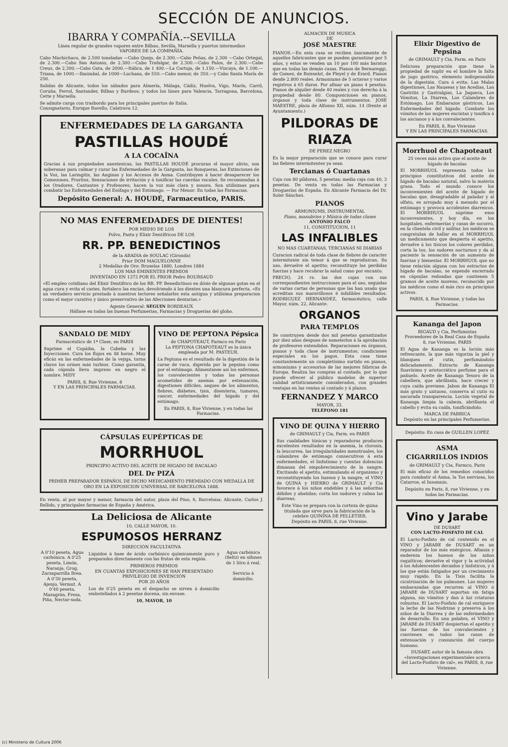SECCIÓN DE ANUNCIOS.
IBARRA Y COMPAÑÍA.--SEVILLA
Línea regular de grandes vapores entre Bilbao, Sevilla, Marsella y puertos intermedios
VAPORES DE LA COMPAÑÍA.
Cabo Machichaco, de 2.500 toneladas —Cabo Quejo, de 2.300.—Cabo Peñas, de 2.300 —Cabo Ortegal, de 2.300.—Cabo San Antonio, de 2.300.—Cabo Trafalgar, de 2.300.—Cabo Palos, de 2.300.—Cabo Creus, de 2.300.—Cabo Gata, de 2000.—Itálica, de 1 400.—La Cartuja, de 1.150.—Vizcaya, de 1.100.—Triana, de 1000.—Ibaizabal, de 1000—Luchana, de 550.—Cabo menor, de 350.—y Cabo Santa María de 250.
Salidas de Alicante, todos los sábados para Almería, Málaga, Cádiz, Huelva, Vigo, Marín, Carril, Coruña, Ferrol, Santander, Bilbao y Burdeos; y todos los lúnes para Valencia, Tarragona, Barcelona, Cette y Marsella.
Se admite carga con trasbordo para los principales puertos de Italia.
Consignatario, Enrique Ravello, Calatrava 12.
ENFERMEDADES DE LA GARGANTA
PASTILLAS HOUDÉ
A LA COCAÏNA
Gracias á sus propiedades anestesicas, las PASTILLAS HOUDÉ procuran el mayor alivio, son soberanas para calmar y curar las Enfermedades de la Garganta, las Ronqueras, las Extinciones de la Voz, las Laringitis, las Anginas y los Accesos de Asma. Contribuyen á hacer desaparecer los Comezones, Pruritos, Sensaciones de irritación y á tonificar las cuerdas vocales. Se recomiendan á los Oradores, Cantantes y Profesores; hacen la voz más clara y sonora. Son utilísimas para combatir las Enfermedades del Esófago y del Estómago. — Por Menor: En todas las Farmacias.
Depósito General: A. HOUDÉ, Farmaceutico, PARIS.
NO MAS ENFERMEDADES DE DIENTES!
POR MEDIO DE LOS
Polvo, Pasta y Elixir Dentífricos DE LOS
RR. PP. BENEDICTINOS
de la ABADIA de SOULAC (Gironda)
Prior DOM MAGUELONNE
2 Medallas de Oro: Bruselas 1880, Londres 1884
LOS MAS EMINENTES PREMIOS
INVENTADO EN 1373 POR EL PRIOR Pedro BOURSAUD
«El empleo cotidiano del Elixir Dentifrico de los RR. PP. Benedictinos en dósis de algunas gotas en el agua cura y evita el caries, fortaleco las encias, devolviendo á los dientes una blancura perfecta. «Es un verdadero servicio prestado á nuestros lectores señalarles esta antigua y utilísima preparacion como el mejor curativo y único preservativo de las Afecciones dentarias.»
Agente General: SEGUIN BORDEAUX
Hállase en todas las buenas Perfumerias, Farmacias y Droguerias del globo.
SANDALO DE MIDY
Farmacéutico de 1ª Clase, en PARIS
Suprime el Copáiba, la Cubeba y las Inyecciones. Cura los flujos en 48 horas. Muy eficáz en las enfermedades de la vejiga, torna claros los orines más turbios. Como garantía, cada cápsula lleva impreso en negro el nombre. MIDY
PARIS, 8, Rue Vivienne, 8
Y EN LAS PRINCIPALES FARMACIAS.
VINO DE PEPTONA Pépsica
de CHAPOTEAUT, Farmco en Paris
La PEPTONA CHAPOTEAUT es la única empleada por M. PASTEUR.
La Peptona es el resultado de la digestión de la carne de vaca, digerida por la pepsina como por el estómago. Alimentanse así los enfermos, los convalecientes y todas las personas acometidas de anemia por estenuación, digestiones difíciles, asqueo de los alimentos, fiebres, diábetes, tisis, disenteria, tumores, cancer, enfermedades del hígado y del estómago.
En PARIS, 8, Rue Vivienne, y en todas las Farmacias.
CÁPSULAS EUPÉPTICAS DE
MORRHUOL
PRINCIPIO ACTIVO DEL ACEITE DE HIGADO DE BACALAO
DEL Dr PIZÁ
PRIMER PREPARADOR ESPAÑOL DE DICHO MEDICAMENTO PREMIADO CON MEDALLA DE ORO EN LA EXPOSICION UNIVERSAL DE BARCELONA 1888.
En venta, al por mayor y menor, farmacia del autor, plaza del Pino, 6, Barcelona; Alicante, Carlos J. Bellido, y principales farmacias de España y América.
La Deliciosa de Alicante
10, CALLE MAYOR, 10.
ESPUMOSOS HERRANZ
DIRECCIÓN FACULTATIVA
A 0'10 peseta, Agua carbónica. A 0'25 peseta, Limón, Naranja, Grog, Zarzaparrilla Brea. A 0'30 peseta, Ajenjo, Vermut. A 0'40 peseta, Mazagrán, Fresa, Piña, Nectar-soda.
Líquidos á base de ácido carbónico químicamente puro y preparados directamente con las frutas de esta región.
PRIMEROS PREMIOS
EN CUANTAS EXPOSICIONES SE HAN PRESENTADO
PRIVILEGIO DE INVENCIÓN
POR 20 AÑOS
Los de 0'25 peseta en el despacho se sirven á domicilio embotellados á 2 pesetas docena, sin envase.
10, MAYOR, 10
Agua carbónica (Seltz) en sifones de 1 litro á real.
Servicio á domicilio.
ALMACEN DE MUSICA
DE
JOSÉ MAESTRE
PIANOS.—En esta casa se reciben únicamente de aquellos fabricantes que se pueden garantizar por 5 años, y estos se venden un 10 por 100 más baratos que en todas las demás casas. Pianos de Bernareggi, de Gomez, de Boisselot, de Pleyel y de Erard. Pianos desde 2.800 reales. Armoniums de 5 octavas y varios registros á 65 duros. Por afinar un piano 4 pesetas. Pianos de alquiler desde 40 reales y con derecho á la propiedad desde 80. Composiciones en pianos, órganos y toda clase de instrumentos. JOSE MAESTRE, plaza de Alfonso XII, núm. 14 (frente al Ayuntamiento.)
PILDORAS DE RIAZA
DE PEREZ NEGRO
Es la mejor preparación que se conoce para curar las fiebres intermitentes ya sean
Tercianas ó Cuartanas
Caja con 80 píldoras, 5 pesetas; media caja con 40, 3 pesetas. De venta en todas las Farmacias y Droguerías de España. En Alicante Farmacia del Dr. Soler Sánchez.
PIANOS
ARMONIUMS, INSTRUMENTAL
Piano, manubrios y Música de todas clases
ANTONIO FALCÓ
11, CONSTITUCION, 11
LAS INFALIBLES
NO MAS CUARTANAS, TERCIANAS NI DIARIAS
Curacion radical de toda clase de fiebres de caracter intermitente sin temor á que se reproduzcan. Su uso, devuelve el apetito; reconstituye las perdidas fuerzas y hace recobrar la salud como por encanto.
PRECIO, 24 rs. las dos cajas con sus correspondientes instrucciones para el uso, seguidas de varias cartas de personas que las han usado que acreditan sus maravillosos é infalibles resultados. RODRIGUEZ HERNANDEZ, farmacéutico, calle Mayor, núm. 22, Alicante.
ORGANOS
PARA TEMPLOS
Se construyen desde dos mil pesetas garantizados por diez años despues de someterlos á la aprobación de profesores entendidos. Reparaciones en órganos, pianos y toda clase de instrumentos; condiciones especiales en los pagos. Esta casa tiene constantemente un completísimo surtido en pianos, armoniums y accesorios de las mejores fábricas de Europa. Realiza las compras al contado, por lo que puede ofrecer al público modelos de superior calidad artísticamente considerados, con grandes ventajas en las ventas al contado y á plazos.
FERNANDEZ Y MARCO
MAYOR, 33.
TELÉFONO 181
VINO DE QUINA Y HIERRO
de GRIMAULT y Cia, Farm. en PARIS
Sus cualidades tónicas y reparadoras producen excelentes resultados en la anemia, la clorosis, la leucorrea, las irregularidades menstruales, los calambres de estómago consecutivos á esta enfermedades, el linfatismo y cuentas dolencias dimanan del empobrecimiento de la sangre. Excitando el apetito, estimulando el organismo y reconstituyendo los huesos y la sangre, el VINO de QUINA y HIERRO de GRIMAULT y Cia favorece á los niños endebles y á las señoritas débiles y abatidas; corta los sudores y calma las diarreas.
Este Vino se prepara con la corteza de quina titulada que sirve para la fabricación de la celebre QUININA DE PELLETIER.
Depósito en PARIS, 8, rue Vivienne.
Elixir Digestivo de Pepsina
de GRIMAULT y Cia, Farm. en Paris
Deliciosa preparación que tiene la propiedad de suplir en el hombre la falta de jugo gastrico, elemento indispensable de la digestión. Cura ó evita: Las Malas digestiones, Las Nauseas y las Acedias, Las Gastritis y Gastralgias, La Jaqueca, Los Vómitos, La Diarrea, Los Calambres de Estómago, Los Embarazos gástricos, Las Enfermedades del higado. Combate los vómitos de las mujeres encintas y tonifica á los ancianos y á los convalecientes.
En PARIS, 8, Rue Vivienne
Y EN LAS PRINCIPALES FARMACIAS.
Morrhuol de Chapoteaut
25 veces más activo que el aceite de hígado de bacalao
El MORRHUOL representa todos los principios constitutivos del aceite de hígado de bacalao natural, salvo la materia grasa. Todo el mundo conoce los inconvenientes del aceite de hígado de bacalao que, desagradable al paladar y al olfato, es arrojado muy á menudo por el estómago y provoca accidentes diarreicos. El MORRHUOL suprime esos inconvenientes, y hoy día, en los hospitales, enfermerías y casas de socorro, en la clientela civil y militar, los médicos se congratulan de hallar en el MORRHUOL un medicamento que despierta el apetito, devuelve á los tísicos los colores perdidos, corta la tos, los sudores nocturnos y da al paciente la sensación de un aumento de fuerzas y bienestar. El MORRHUOL que no tiene relación alguna con los estractos de hígado de bacalao, se espende encerrado en cápsulas redondas que contienen 5 gramos de aceite moreno, reconocido por los médicos como el más rico en principios activos.
PARIS, 8, Rue Vivienne, y todas las Farmacias.
Kananga del Japon
RIGAUD y Cia, Perfumistas
Proveedores de la Real Casa de España
8, rue Vivienne, PARIS
El Agua de Kananga es la loción más refrescante, la que más vigoriza la piel y blanquea el cutis, perfumándolo delicadamente. Extracto de Kananga Suavísimo y aristocrático perfume para el pañuelo. Aceite de Kananga Tesoro de la cabellera, que abrillanta, hace crecer y cuya caída previene. Jabon de Kananga El más grato y untuoso, conserva al cutis su nacarada transparencia. Loción vegetal de Kananga limpia la cabeza, abrillanta el cabello y evita su caída, tonificándolo.
MARCA DE FABRICA
Depósito en las principales Perfumerias.
Depósito: En casa de GUILLEN LOPEZ
ASMA
CIGARRILLOS INDIOS
de GRIMAULT y Cia, Farmco, Paris
El más eficaz de los remedios conocidos para combatir el Asma, la Tos nerviosa, los Catarros, el Insomnio.
Depósito en Paris, 8, rue Vivienne, y en todas las Farmacias.
Vino y Jarabe
DE DUSART
CON LACTO-FOSFATO DE CAL
El Lacto-Fosfato de cal contenido en el VINO y JARABE de DUSART es un reparador de los más enérgicos. Afianza y endereza los huesos de los niños raquíticos; devuelve el vigor y la actividad á los Adolescentes decaidos y linfaticos, y á los que están fatigados por un crecimiento muy rápido. En la Tisis facilita la cicatrización de los pulmones. Las mujeres embarazadas que recurren al VINO ó JARABE de DUSART soportan sin fatiga alguna, sin vómitos y dan á luz criaturas robustas. El Lacto-Fosfato de cal enriquece la leche de las Nodrizas y preserva á los niños de la Diarrea y de las enfermedades de desarrollo. En una palabra, el VINO y JARABE de DUSART despiertan el apetito y las fuerzas de los convalecientes y convienen en todos los casos de extenuación y consunción del cuerpo humano.
DUSART, autor de la famosa obra «Investigaciones experimentales acerca del Lacto-Fosfato de cal», en PARIS, 8, rue Vivienne.
(c) Ministerio de Cultura 2006